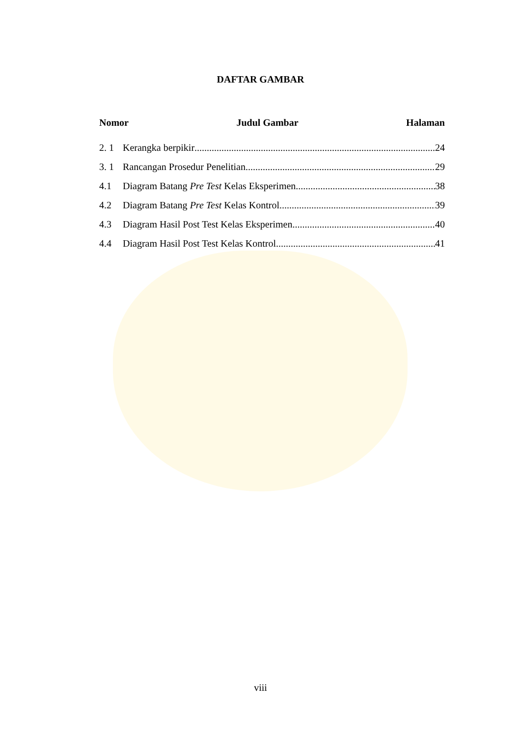DAFTAR GAMBAR
Nomor Judul Gambar Halaman
2. 1 Kerangka berpikir 24
3. 1 Rancangan Prosedur Penelitian 29
4.1 Diagram Batang Pre Test Kelas Eksperimen 38
4.2 Diagram Batang Pre Test Kelas Kontrol 39
4.3 Diagram Hasil Post Test Kelas Eksperimen 40
4.4 Diagram Hasil Post Test Kelas Kontrol 41
viii